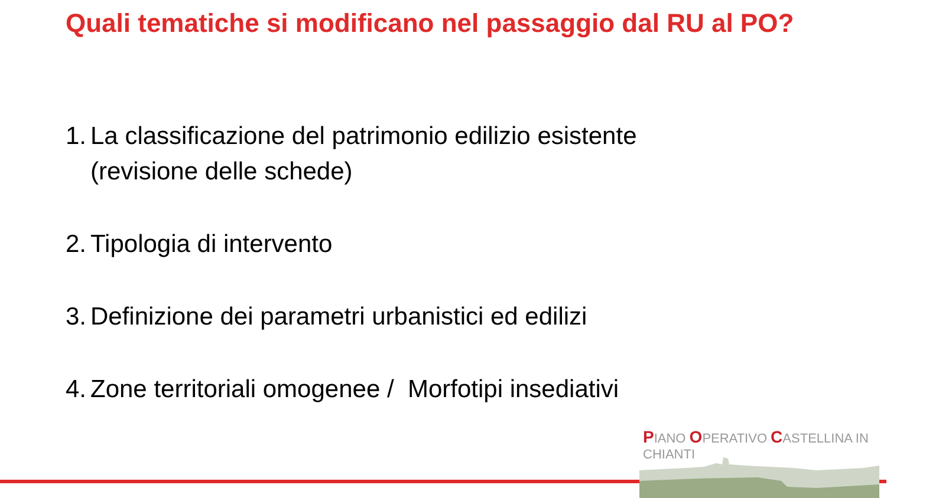Quali tematiche si modificano nel passaggio dal RU al PO?
1. La classificazione del patrimonio edilizio esistente
(revisione delle schede)
2. Tipologia di intervento
3. Definizione dei parametri urbanistici ed edilizi
4. Zone territoriali omogenee / Morfotipi insediativi
PIANO OPERATIVO CASTELLINA IN CHIANTI